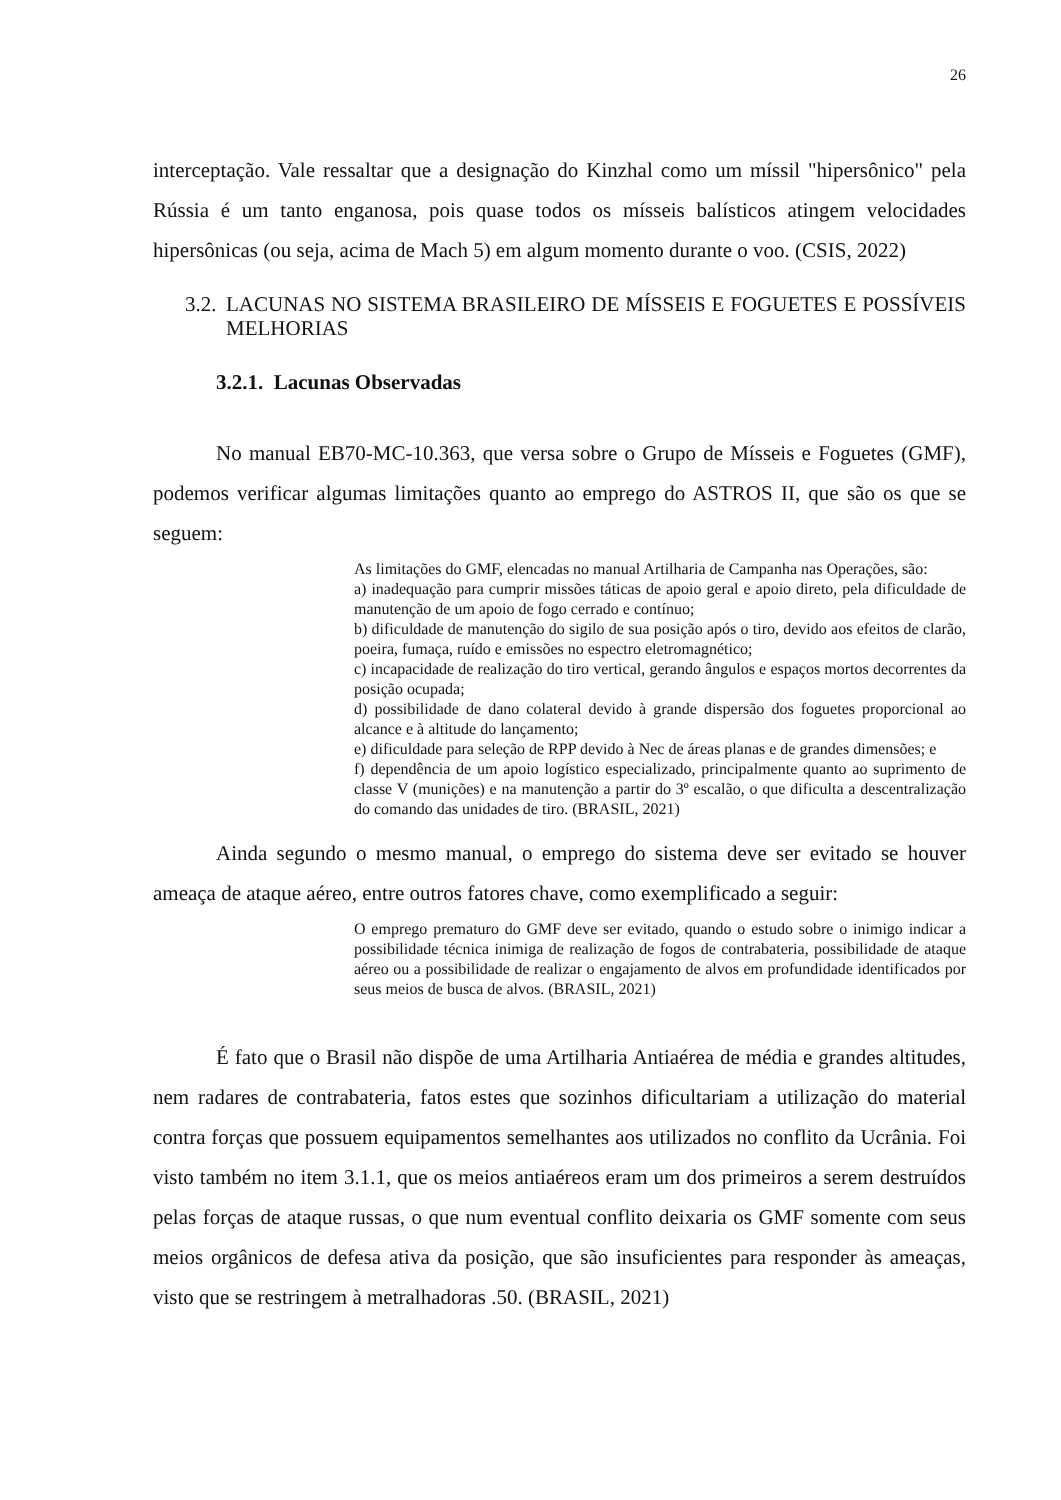26
interceptação. Vale ressaltar que a designação do Kinzhal como um míssil "hipersônico" pela Rússia é um tanto enganosa, pois quase todos os mísseis balísticos atingem velocidades hipersônicas (ou seja, acima de Mach 5) em algum momento durante o voo. (CSIS, 2022)
3.2. LACUNAS NO SISTEMA BRASILEIRO DE MÍSSEIS E FOGUETES E POSSÍVEIS MELHORIAS
3.2.1. Lacunas Observadas
No manual EB70-MC-10.363, que versa sobre o Grupo de Mísseis e Foguetes (GMF), podemos verificar algumas limitações quanto ao emprego do ASTROS II, que são os que se seguem:
As limitações do GMF, elencadas no manual Artilharia de Campanha nas Operações, são:
a) inadequação para cumprir missões táticas de apoio geral e apoio direto, pela dificuldade de manutenção de um apoio de fogo cerrado e contínuo;
b) dificuldade de manutenção do sigilo de sua posição após o tiro, devido aos efeitos de clarão, poeira, fumaça, ruído e emissões no espectro eletromagnético;
c) incapacidade de realização do tiro vertical, gerando ângulos e espaços mortos decorrentes da posição ocupada;
d) possibilidade de dano colateral devido à grande dispersão dos foguetes proporcional ao alcance e à altitude do lançamento;
e) dificuldade para seleção de RPP devido à Nec de áreas planas e de grandes dimensões; e
f) dependência de um apoio logístico especializado, principalmente quanto ao suprimento de classe V (munições) e na manutenção a partir do 3º escalão, o que dificulta a descentralização do comando das unidades de tiro. (BRASIL, 2021)
Ainda segundo o mesmo manual, o emprego do sistema deve ser evitado se houver ameaça de ataque aéreo, entre outros fatores chave, como exemplificado a seguir:
O emprego prematuro do GMF deve ser evitado, quando o estudo sobre o inimigo indicar a possibilidade técnica inimiga de realização de fogos de contrabateria, possibilidade de ataque aéreo ou a possibilidade de realizar o engajamento de alvos em profundidade identificados por seus meios de busca de alvos. (BRASIL, 2021)
É fato que o Brasil não dispõe de uma Artilharia Antiaérea de média e grandes altitudes, nem radares de contrabateria, fatos estes que sozinhos dificultariam a utilização do material contra forças que possuem equipamentos semelhantes aos utilizados no conflito da Ucrânia. Foi visto também no item 3.1.1, que os meios antiaéreos eram um dos primeiros a serem destruídos pelas forças de ataque russas, o que num eventual conflito deixaria os GMF somente com seus meios orgânicos de defesa ativa da posição, que são insuficientes para responder às ameaças, visto que se restringem à metralhadoras .50. (BRASIL, 2021)